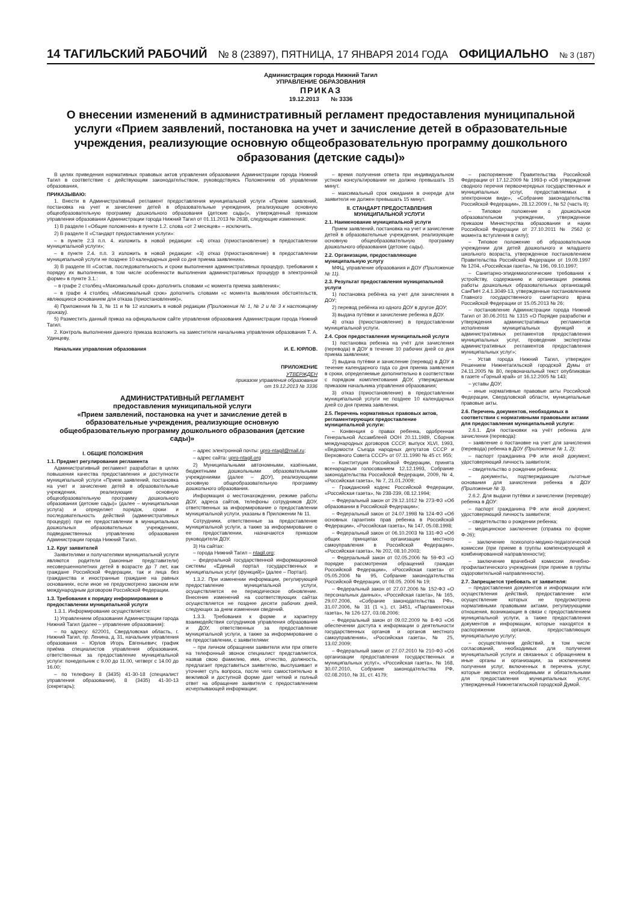14 ТАГИЛЬСКИЙ РАБОЧИЙ № 8 (23897), ПЯТНИЦА, 17 ЯНВАРЯ 2014 ГОДА ОФИЦИАЛЬНО № 3 (187)
Администрация города Нижний Тагил
УПРАВЛЕНИЕ ОБРАЗОВАНИЯ
ПРИКАЗ
19.12.2013 № 3336
О внесении изменений в административный регламент предоставления муниципальной услуги «Прием заявлений, постановка на учет и зачисление детей в образовательные учреждения, реализующие основную общеобразовательную программу дошкольного образования (детские сады)»
В целях приведения нормативных правовых актов управления образования Администрации города Нижний Тагил в соответствие с действующим законодательством, руководствуясь Положением об управлении образования,
ПРИКАЗЫВАЮ:
1. Внести в Административный регламент предоставления муниципальной услуги «Прием заявлений, постановка на учет и зачисление детей в образовательные учреждения, реализующие основную общеобразовательную программу дошкольного образования (детские сады)», утвержденный приказом управления образования Администрации города Нижний Тагил от 01.11.2013 № 2638, следующие изменения:
1) В разделе I «Общие положения» в пункте 1.2. слова «от 2 месяцев» – исключить.
2) В разделе II «Стандарт предоставления услуги»:
– в пункте 2.3 п.п. 4. изложить в новой редакции: «4) отказ (приостановление) в предоставлении муниципальной услуги»;
– в пункте 2.4. п.п. 3 изложить в новой редакции: «3) отказ (приостановление) в предоставлении муниципальной услуги не позднее 10 календарных дней со дня приема заявления».
3) В разделе III «Состав, последовательность и сроки выполнения административных процедур, требования к порядку их выполнения, в том числе особенности выполнения административных процедур в электронной форме» в пункте 3.1.:
– в графе 2 столбец «Максимальный срок» дополнить словами «с момента приема заявления»;
– в графе 4 столбец «Максимальный срок» дополнить словами «с момента выявления обстоятельств, являющихся основанием для отказа (приостановления)».
4) Приложения № 3, № 11 и № 12 изложить в новой редакции (Приложения № 1, № 2 и № 3 к настоящему приказу).
5) Разместить данный приказ на официальном сайте управления образования Администрации города Нижний Тагил.
2. Контроль выполнения данного приказа возложить на заместителя начальника управления образования Т. А. Удинцеву.
Начальник управления образования И. Е. ЮРЛОВ.
ПРИЛОЖЕНИЕ
УТВЕРЖДЕН
приказом управления образования
от 19.12.2013 № 3336
АДМИНИСТРАТИВНЫЙ РЕГЛАМЕНТ
предоставления муниципальной услуги
«Прием заявлений, постановка на учет и зачисление детей в образовательные учреждения, реализующие основную общеобразовательную программу дошкольного образования (детские сады)»
I. ОБЩИЕ ПОЛОЖЕНИЯ
1.1. Предмет регулирования регламента
Административный регламент разработан в целях повышения качества предоставления и доступности муниципальной услуги «Прием заявлений, постановка на учет и зачисление детей в образовательные учреждения, реализующие основную общеобразовательную программу дошкольного образования (детские сады)» (далее – муниципальная услуга) и определяет порядок, сроки и последовательность действий (административных процедур) при ее предоставлении в муниципальных дошкольных образовательных учреждениях, подведомственных управлению образования Администрации города Нижний Тагил.
1.2. Круг заявителей
Заявителями и получателями муниципальной услуги являются родители (законные представители) несовершеннолетних детей в возрасте до 7 лет, как граждане Российской Федерации, так и лица без гражданства и иностранные граждане на равных основаниях, если иное не предусмотрено законом или международным договором Российской Федерации.
1.3. Требования к порядку информирования о предоставлении муниципальной услуги
1.3.1. Информирование осуществляется:
1) Управлением образования Администрации города Нижний Тагил (далее – управление образования):
– по адресу: 622001, Свердловская область, г. Нижний Тагил, пр. Ленина, д. 31, начальник управления образования – Юрлов Игорь Евгеньевич; график приёма специалистов управления образования, ответственных за предоставление муниципальной услуги: понедельник с 9.00 до 11.00, четверг с 14.00 до 16.00;
– по телефону 8 (3435) 41-30-18 (специалист управления образования), 8 (3435) 41-30-13 (секретарь);
– адрес электронной почты: upro-ntagil@mail.ru;
– адрес сайта: upro-ntagil.org
2) Муниципальными автономными, казёнными, бюджетными дошкольными образовательными учреждениями (далее – ДОУ), реализующими основную общеобразовательную программу дошкольного образования.
Информация о местонахождении, режиме работы ДОУ, адреса сайтов, телефоны сотрудников ДОУ, ответственных за информирование о предоставлении муниципальной услуги, указаны в Приложении № 11.
Сотрудники, ответственные за предоставление муниципальной услуги, а также за информирование о ее предоставлении, назначаются приказом руководителя ДОУ.
3) На сайтах:
– города Нижний Тагил – ntagil.org;
– федеральной государственной информационной системы «Единый портал государственных и муниципальных услуг (функций)» (далее – Портал).
1.3.2. При изменении информации, регулирующей предоставление муниципальной услуги, осуществляется ее периодическое обновление. Внесение изменений на соответствующих сайтах осуществляется не позднее десяти рабочих дней, следующих за днем изменения сведений.
1.3.3. Требования к форме и характеру взаимодействия сотрудников управления образования и ДОУ, ответственных за предоставление муниципальной услуги, а также за информирование о ее предоставлении, с заявителями:
– при личном обращении заявителя или при ответе на телефонный звонок специалист представляется, назвав свою фамилию, имя, отчество, должность, предлагает представиться заявителю, выслушивает и уточняет суть вопроса, после чего самостоятельно в вежливой и доступной форме дает четкий и полный ответ на обращение заявителя с предоставлением исчерпывающей информации;
– время получения ответа при индивидуальном устном консультировании не должно превышать 15 минут.
– максимальный срок ожидания в очереди для заявителя не должен превышать 15 минут.
II. СТАНДАРТ ПРЕДОСТАВЛЕНИЯ МУНИЦИПАЛЬНОЙ УСЛУГИ
2.1. Наименование муниципальной услуги
Прием заявлений, постановка на учет и зачисление детей в образовательные учреждения, реализующие основную общеобразовательную программу дошкольного образования (детские сады).
2.2. Организации, предоставляющие муниципальную услугу
МФЦ, управление образования и ДОУ (Приложение № 11).
2.3. Результат предоставления муниципальной услуги
1) постановка ребёнка на учет для зачисления в ДОУ;
2) перевод ребёнка из одного ДОУ в другое ДОУ;
3) выдача путёвки и зачисление ребенка в ДОУ.
4) отказ (приостановление) в предоставлении муниципальной услуги.
2.4. Срок предоставления муниципальной услуги
1) постановка ребенка на учёт для зачисления (перевода) в ДОУ в течение 10 рабочих дней со дня приема заявления;
2) выдача путёвки и зачисление (перевод) в ДОУ в течение календарного года со дня приема заявления в сроки, определяемые дополнительно в соответствии с порядком комплектования ДОУ, утверждаемым приказом начальника управления образования;
3) отказ (приостановление) в предоставлении муниципальной услуги не позднее 10 календарных дней со дня приема заявления.
2.5. Перечень нормативных правовых актов, регламентирующих предоставление муниципальной услуги:
– Конвенция о правах ребенка, одобренная Генеральной Ассамблеей ООН 20.11.1989, Сборник международных договоров СССР, выпуск XLVI, 1993, «Ведомости Съезда народных депутатов СССР и Верховного Совета СССР» от 07.11.1990 № 45 ст. 955;
– Конституция Российской Федерации, принята всенародным голосованием 12.12.1993, Собрание законодательства Российской Федерации, 2009, № 4, «Российская газета», № 7, 21.01.2009;
– Гражданский кодекс Российской Федерации, «Российская газета», № 238-239, 08.12.1994;
– Федеральный закон от 29.12.1012 № 273-ФЗ «Об образовании в Российской Федерации»;
– Федеральный закон от 24.07.1998 № 124-ФЗ «Об основных гарантиях прав ребенка в Российской Федерации», «Российская газета», № 147, 05.08.1998;
– Федеральный закон от 06.10.2003 № 131-ФЗ «Об общих принципах организации местного самоуправления в Российской Федерации», «Российская газета», № 202, 08.10.2003;
– Федеральный закон от 02.05.2006 № 59-ФЗ «О порядке рассмотрения обращений граждан Российской Федерации», «Российская газета» от 05.05.2006 № 95, Собрание законодательства Российской Федерации, от 08.05. 2006 № 19;
– Федеральный закон от 27.07.2006 № 152-ФЗ «О персональных данных», «Российская газета», № 165, 29.07.2006, «Собрание законодательства РФ», 31.07.2006, № 31 (1 ч.), ст. 3451, «Парламентская газета», № 126-127, 03.08.2006;
– Федеральный закон от 09.02.2009 № 8-ФЗ «Об обеспечении доступа к информации о деятельности государственных органов и органов местного самоуправления», «Российская газета», № 25, 13.02.2009;
– Федеральный закон от 27.07.2010 № 210-ФЗ «Об организации предоставления государственных и муниципальных услуг», «Российская газета», № 168, 30.07.2010, Собрание законодательства РФ, 02.08.2010, № 31, ст. 4179;
– распоряжение Правительства Российской Федерации от 17.12.2009 № 1993-р «Об утверждении сводного перечня первоочередных государственных и муниципальных услуг, предоставляемых в электронном виде», «Собрание законодательства Российской Федерации», 28.12.2009 г., № 52 (часть II);
– Типовое положение о дошкольном образовательном учреждении, утвержденное приказом Министерства образования и науки Российской Федерации от 27.10.2011 № 2562 (с момента вступления в силу);
– Типовое положение об образовательном учреждении для детей дошкольного и младшего школьного возраста, утвержденное постановлением Правительства Российской Федерации от 19.09.1997 № 1204, «Российская газета», № 196, 09.10.1997;
– Санитарно-эпидемиологические требования к устройству, содержанию и организации режима работы дошкольных образовательных организаций СанПиН 2.4.1.3049-13, утвержденные постановлением Главного государственного санитарного врача Российской Федерации от 15.05.2013 № 26;
– постановление Администрации города Нижний Тагил от 30.06.2011 № 1315 «О Порядке разработки и утверждения административных регламентов исполнения муниципальных функций и административных регламентов предоставления муниципальных услуг, проведения экспертизы административных регламентов предоставления муниципальных услуг»;
– Устав города Нижний Тагил, утвержден Решением Нижнетагильской городской Думы от 24.11.2005 № 80, первоначальный текст опубликован в газете «Горный край» от 16.12.2005 № 143;
– уставы ДОУ;
– иные нормативные правовые акты Российской Федерации, Свердловской области, муниципальные правовые акты.
2.6. Перечень документов, необходимых в соответствии с нормативными правовыми актами для предоставления муниципальной услуги:
2.6.1. Для постановки на учёт ребенка для зачисления (перевода):
– заявление о постановке на учет для зачисления (перевода) ребенка в ДОУ (Приложение № 1, 2);
– паспорт гражданина РФ или иной документ, удостоверяющий личность заявителя;
– свидетельство о рождении ребенка;
– документы, подтверждающие льготные основания для зачисления ребенка в ДОУ (Приложение № 3).
2.6.2. Для выдачи путёвки и зачислении (переводе) ребенка в ДОУ:
– паспорт гражданина РФ или иной документ, удостоверяющий личность заявителя;
– свидетельство о рождении ребенка;
– медицинское заключение (справка по форме Ф-26);
– заключение психолого-медико-педагогической комиссии (при приеме в группы компенсирующей и комбинированной направленности);
– заключение врачебной комиссии лечебно-профилактического учреждения (при приеме в группы оздоровительной направленности).
2.7. Запрещается требовать от заявителя:
– предоставления документов и информации или осуществления действий, предоставление или осуществление которых не предусмотрено нормативными правовыми актами, регулирующими отношения, возникающие в связи с предоставлением муниципальной услуги, а также предоставления документов и информации, которые находятся в распоряжении органов, предоставляющих муниципальную услугу;
– осуществления действий, в том числе согласований, необходимых для получения муниципальной услуги и связанных с обращением в иные органы и организации, за исключением получения услуг, включенных в перечень услуг, которые являются необходимыми и обязательными для предоставления муниципальных услуг, утвержденный Нижнетагильской городской Думой.